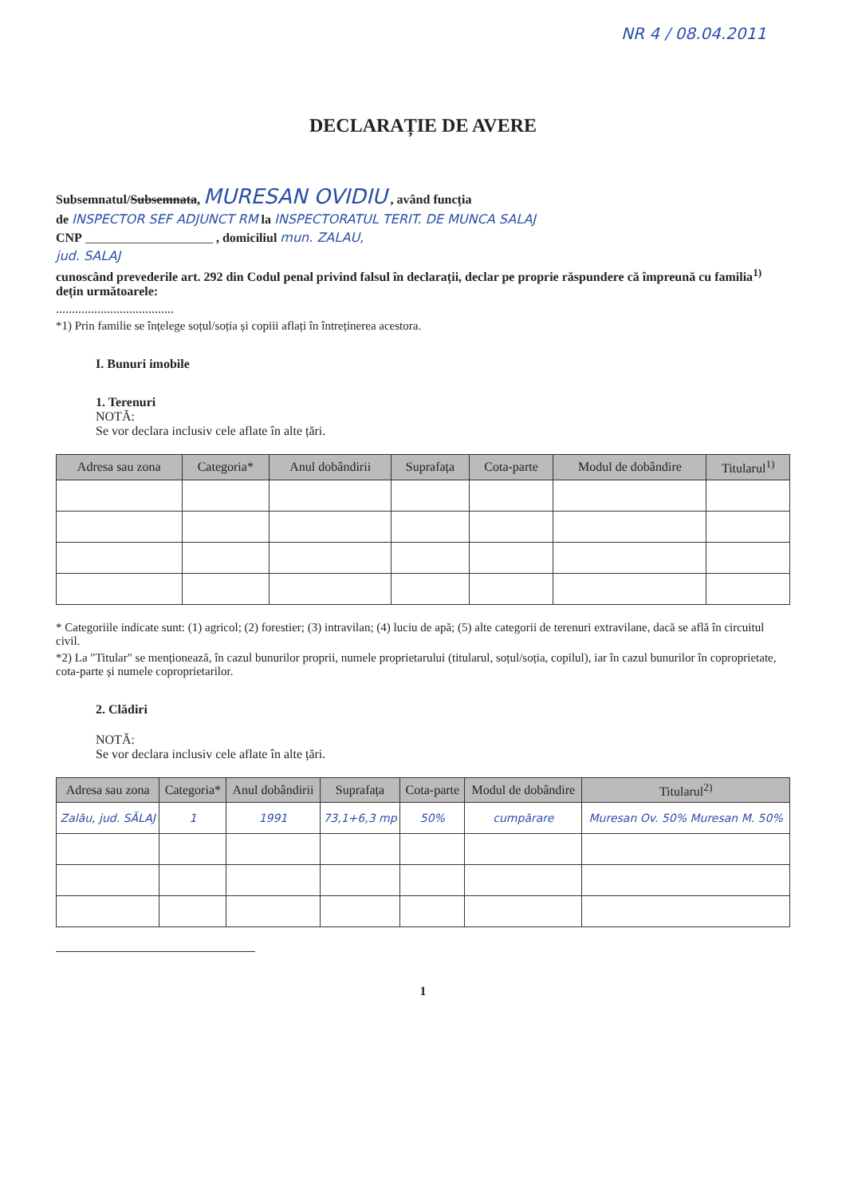NR 4 / 08.04.2011
DECLARAȚIE DE AVERE
Subsemnatul/Subsemnata, MURESAN OVIDIU , având funcția
de INSPECTOR SEF ADJUNCT RM la INSPECTORATUL TERIT. DE MUNCA SALAJ
CNP ____________________ , domiciliul mun. ZALAU,
jud. SALAJ
cunoscând prevederile art. 292 din Codul penal privind falsul în declarații, declar pe proprie răspundere că împreună cu familia<sup>1)</sup> dețin următoarele:
.....................................
*1) Prin familie se înțelege soțul/soția și copiii aflați în întreținerea acestora.
I. Bunuri imobile
1. Terenuri
NOTĂ:
Se vor declara inclusiv cele aflate în alte țări.
| Adresa sau zona | Categoria* | Anul dobândirii | Suprafața | Cota-parte | Modul de dobândire | Titularul<sup>1)</sup> |
| --- | --- | --- | --- | --- | --- | --- |
* Categoriile indicate sunt: (1) agricol; (2) forestier; (3) intravilan; (4) luciu de apă; (5) alte categorii de terenuri extravilane, dacă se află în circuitul civil.
*2) La "Titular" se menționează, în cazul bunurilor proprii, numele proprietarului (titularul, soțul/soția, copilul), iar în cazul bunurilor în coproprietate, cota-parte și numele coproprietarilor.
2. Clădiri
NOTĂ:
Se vor declara inclusiv cele aflate în alte țări.
| Adresa sau zona | Categoria* | Anul dobândirii | Suprafața | Cota-parte | Modul de dobândire | Titularul<sup>2)</sup> |
| --- | --- | --- | --- | --- | --- | --- |
| Zalău, jud. SĂLAJ | 1 | 1991 | 73,1+6,3 mp | 50% | cumpărare | Muresan Ov. 50% Muresan M. 50% |
1